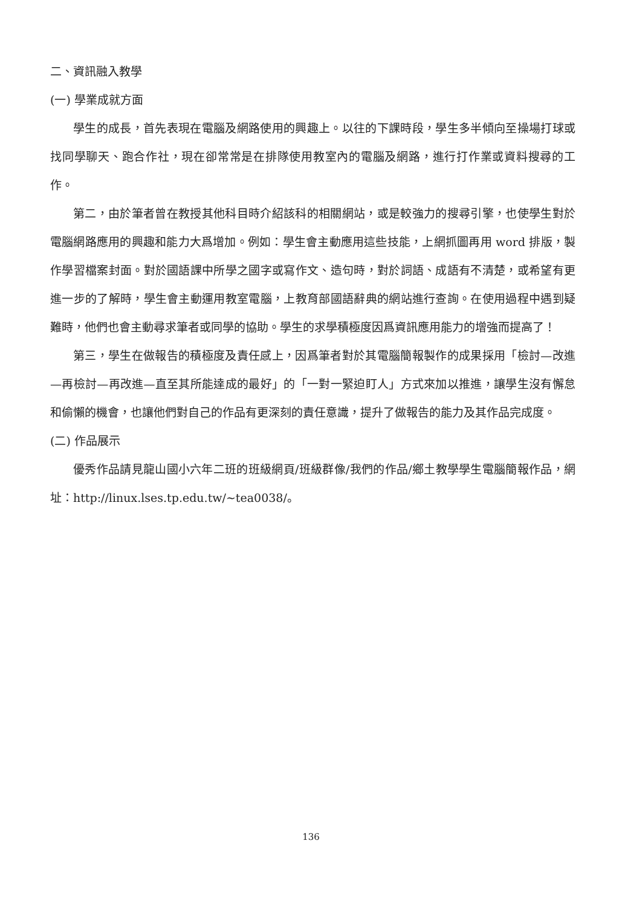二、資訊融入教學
(一) 學業成就方面
學生的成長，首先表現在電腦及網路使用的興趣上。以往的下課時段，學生多半傾向至操場打球或找同學聊天、跑合作社，現在卻常常是在排隊使用教室內的電腦及網路，進行打作業或資料搜尋的工作。
第二，由於筆者曾在教授其他科目時介紹該科的相關網站，或是較強力的搜尋引擎，也使學生對於電腦網路應用的興趣和能力大爲增加。例如：學生會主動應用這些技能，上網抓圖再用 word 排版，製作學習檔案封面。對於國語課中所學之國字或寫作文、造句時，對於詞語、成語有不清楚，或希望有更進一步的了解時，學生會主動運用教室電腦，上教育部國語辭典的網站進行查詢。在使用過程中遇到疑難時，他們也會主動尋求筆者或同學的協助。學生的求學積極度因爲資訊應用能力的增強而提高了！
第三，學生在做報告的積極度及責任感上，因爲筆者對於其電腦簡報製作的成果採用「檢討—改進—再檢討—再改進—直至其所能達成的最好」的「一對一緊迫盯人」方式來加以推進，讓學生沒有懈怠和偷懶的機會，也讓他們對自己的作品有更深刻的責任意識，提升了做報告的能力及其作品完成度。
(二) 作品展示
優秀作品請見龍山國小六年二班的班級網頁/班級群像/我們的作品/鄉土教學學生電腦簡報作品，網址：http://linux.lses.tp.edu.tw/~tea0038/。
136